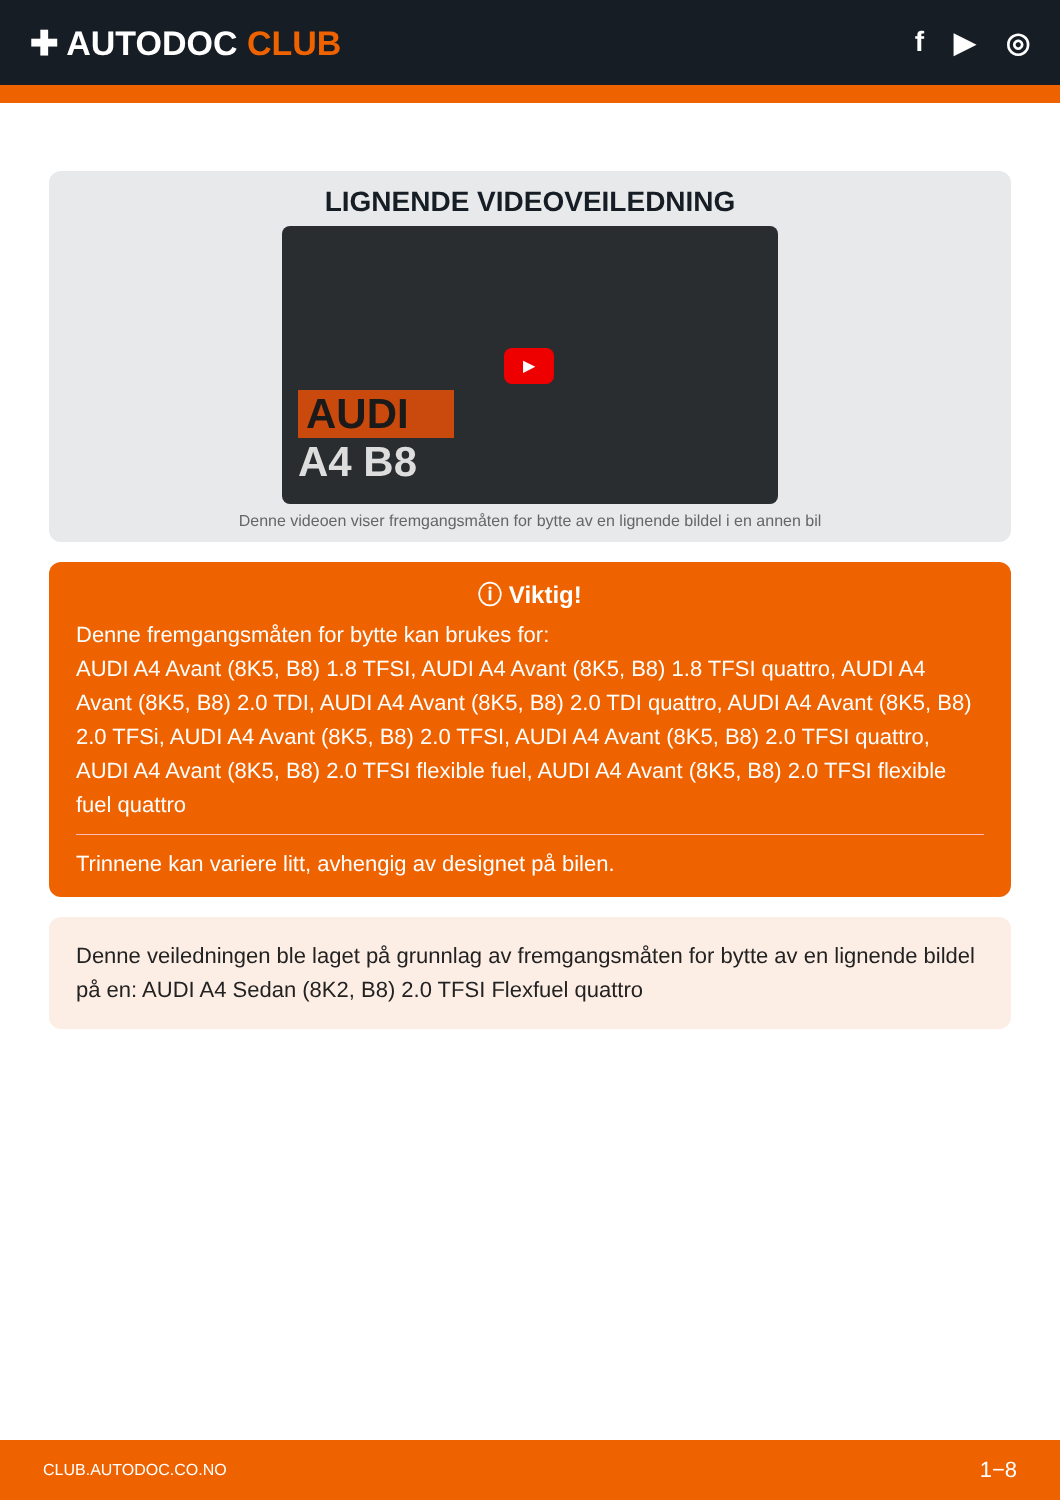✚ AUTODOC CLUB
f ▶ ◎
LIGNENDE VIDEOVEILEDNING
▶
AUDI
A4 B8
Denne videoen viser fremgangsmåten for bytte av en lignende bildel i en annen bil
ⓘ Viktig!
Denne fremgangsmåten for bytte kan brukes for:
AUDI A4 Avant (8K5, B8) 1.8 TFSI, AUDI A4 Avant (8K5, B8) 1.8 TFSI quattro, AUDI A4 Avant (8K5, B8) 2.0 TDI, AUDI A4 Avant (8K5, B8) 2.0 TDI quattro, AUDI A4 Avant (8K5, B8) 2.0 TFSi, AUDI A4 Avant (8K5, B8) 2.0 TFSI, AUDI A4 Avant (8K5, B8) 2.0 TFSI quattro, AUDI A4 Avant (8K5, B8) 2.0 TFSI flexible fuel, AUDI A4 Avant (8K5, B8) 2.0 TFSI flexible fuel quattro
Trinnene kan variere litt, avhengig av designet på bilen.
Denne veiledningen ble laget på grunnlag av fremgangsmåten for bytte av en lignende bildel på en: AUDI A4 Sedan (8K2, B8) 2.0 TFSI Flexfuel quattro
CLUB.AUTODOC.CO.NO 1−8